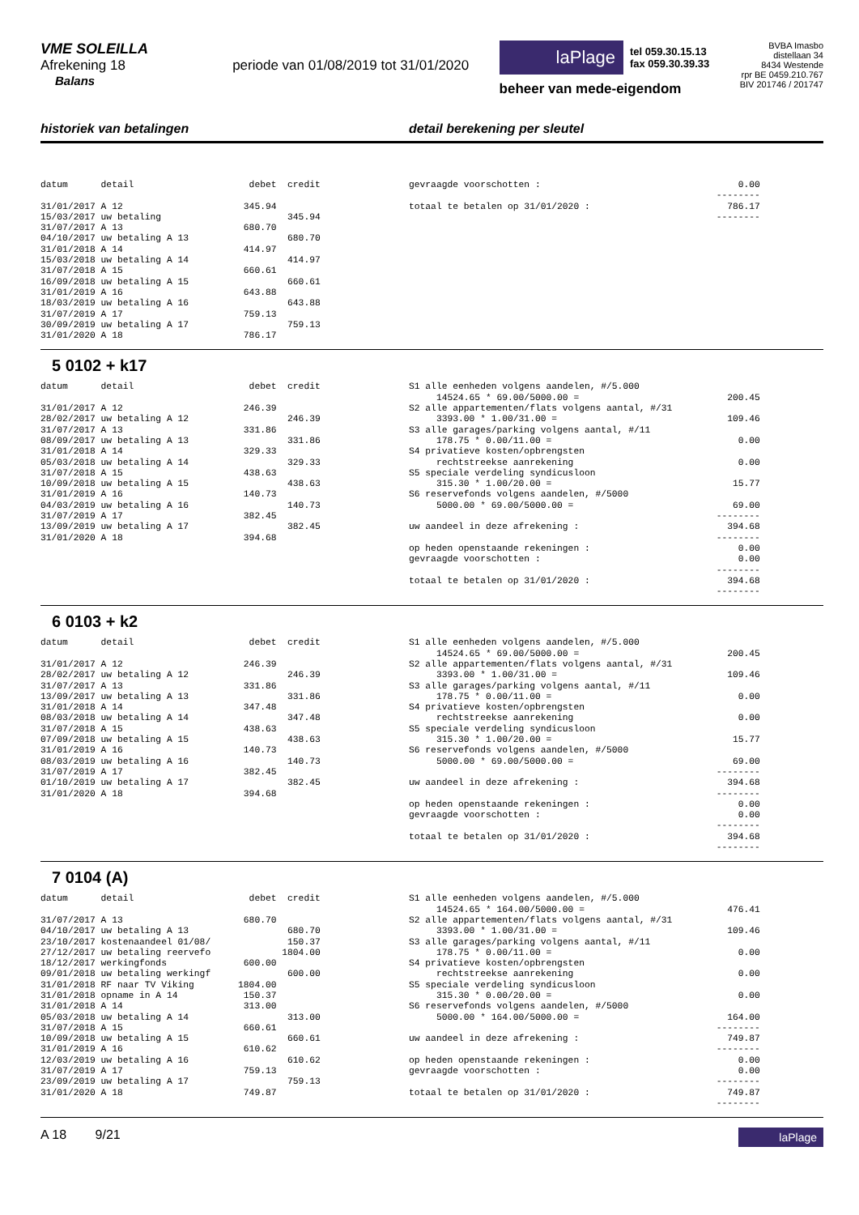VME SOLEILLA
Afrekening 18 periode van 01/08/2019 tot 31/01/2020
Balans
laPlage
tel 059.30.15.13
fax 059.30.39.33
beheer van mede-eigendom
BVBA Imasbo
distellaan 34
8434 Westende
rpr BE 0459.210.767
BIV 201746 / 201747
historiek van betalingen detail berekening per sleutel
datum      detail                     debet  credit

31/01/2017 A 12                      345.94
15/03/2017 uw betaling                       345.94
31/07/2017 A 13                      680.70
04/10/2017 uw betaling A 13                  680.70
31/01/2018 A 14                      414.97
15/03/2018 uw betaling A 14                  414.97
31/07/2018 A 15                      660.61
16/09/2018 uw betaling A 15                  660.61
31/01/2019 A 16                      643.88
18/03/2019 uw betaling A 16                  643.88
31/07/2019 A 17                      759.13
30/09/2019 uw betaling A 17                  759.13
31/01/2020 A 18                      786.17
gevraagde voorschotten :                                    0.00
                                                        --------
totaal te betalen op 31/01/2020 :                         786.17
                                                        --------
5 0102 + k17
datum      detail                     debet  credit

31/01/2017 A 12                      246.39
28/02/2017 uw betaling A 12                  246.39
31/07/2017 A 13                      331.86
08/09/2017 uw betaling A 13                  331.86
31/01/2018 A 14                      329.33
05/03/2018 uw betaling A 14                  329.33
31/07/2018 A 15                      438.63
10/09/2018 uw betaling A 15                  438.63
31/01/2019 A 16                      140.73
04/03/2019 uw betaling A 16                  140.73
31/07/2019 A 17                      382.45
13/09/2019 uw betaling A 17                  382.45
31/01/2020 A 18                      394.68
S1 alle eenheden volgens aandelen, #/5.000
     14524.65 * 69.00/5000.00 =                           200.45
S2 alle appartementen/flats volgens aantal, #/31
     3393.00 * 1.00/31.00 =                               109.46
S3 alle garages/parking volgens aantal, #/11
     178.75 * 0.00/11.00 =                                  0.00
S4 privatieve kosten/opbrengsten
     rechtstreekse aanrekening                              0.00
S5 speciale verdeling syndicusloon
     315.30 * 1.00/20.00 =                                 15.77
S6 reservefonds volgens aandelen, #/5000
     5000.00 * 69.00/5000.00 =                             69.00
                                                        --------
uw aandeel in deze afrekening :                           394.68
                                                        --------
op heden openstaande rekeningen :                           0.00
gevraagde voorschotten :                                    0.00
                                                        --------
totaal te betalen op 31/01/2020 :                         394.68
                                                        --------
6 0103 + k2
datum      detail                     debet  credit

31/01/2017 A 12                      246.39
28/02/2017 uw betaling A 12                  246.39
31/07/2017 A 13                      331.86
13/09/2017 uw betaling A 13                  331.86
31/01/2018 A 14                      347.48
08/03/2018 uw betaling A 14                  347.48
31/07/2018 A 15                      438.63
07/09/2018 uw betaling A 15                  438.63
31/01/2019 A 16                      140.73
08/03/2019 uw betaling A 16                  140.73
31/07/2019 A 17                      382.45
01/10/2019 uw betaling A 17                  382.45
31/01/2020 A 18                      394.68
S1 alle eenheden volgens aandelen, #/5.000
     14524.65 * 69.00/5000.00 =                           200.45
S2 alle appartementen/flats volgens aantal, #/31
     3393.00 * 1.00/31.00 =                               109.46
S3 alle garages/parking volgens aantal, #/11
     178.75 * 0.00/11.00 =                                  0.00
S4 privatieve kosten/opbrengsten
     rechtstreekse aanrekening                              0.00
S5 speciale verdeling syndicusloon
     315.30 * 1.00/20.00 =                                 15.77
S6 reservefonds volgens aandelen, #/5000
     5000.00 * 69.00/5000.00 =                             69.00
                                                        --------
uw aandeel in deze afrekening :                           394.68
                                                        --------
op heden openstaande rekeningen :                           0.00
gevraagde voorschotten :                                    0.00
                                                        --------
totaal te betalen op 31/01/2020 :                         394.68
                                                        --------
7 0104 (A)
datum      detail                     debet  credit

31/07/2017 A 13                      680.70
04/10/2017 uw betaling A 13                  680.70
23/10/2017 kostenaandeel 01/08/              150.37
27/12/2017 uw betaling reervefo             1804.00
18/12/2017 werkingfonds              600.00
09/01/2018 uw betaling werkingf              600.00
31/01/2018 RF naar TV Viking        1804.00
31/01/2018 opname in A 14            150.37
31/01/2018 A 14                      313.00
05/03/2018 uw betaling A 14                  313.00
31/07/2018 A 15                      660.61
10/09/2018 uw betaling A 15                  660.61
31/01/2019 A 16                      610.62
12/03/2019 uw betaling A 16                  610.62
31/07/2019 A 17                      759.13
23/09/2019 uw betaling A 17                  759.13
31/01/2020 A 18                      749.87
S1 alle eenheden volgens aandelen, #/5.000
     14524.65 * 164.00/5000.00 =                          476.41
S2 alle appartementen/flats volgens aantal, #/31
     3393.00 * 1.00/31.00 =                               109.46
S3 alle garages/parking volgens aantal, #/11
     178.75 * 0.00/11.00 =                                  0.00
S4 privatieve kosten/opbrengsten
     rechtstreekse aanrekening                              0.00
S5 speciale verdeling syndicusloon
     315.30 * 0.00/20.00 =                                  0.00
S6 reservefonds volgens aandelen, #/5000
     5000.00 * 164.00/5000.00 =                           164.00
                                                        --------
uw aandeel in deze afrekening :                           749.87
                                                        --------
op heden openstaande rekeningen :                           0.00
gevraagde voorschotten :                                    0.00
                                                        --------
totaal te betalen op 31/01/2020 :                         749.87
                                                        --------
A 18 9/21
laPlage